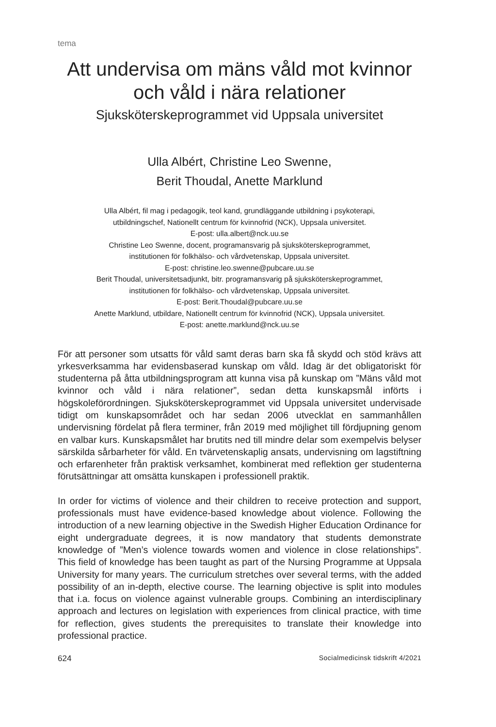tema
Att undervisa om mäns våld mot kvinnor
och våld i nära relationer
Sjuksköterskeprogrammet vid Uppsala universitet
Ulla Albért, Christine Leo Swenne,
Berit Thoudal, Anette Marklund
Ulla Albért, fil mag i pedagogik, teol kand, grundläggande utbildning i psykoterapi,
utbildningschef, Nationellt centrum för kvinnofrid (NCK), Uppsala universitet.
E-post: ulla.albert@nck.uu.se
Christine Leo Swenne, docent, programansvarig på sjuksköterskeprogrammet,
institutionen för folkhälso- och vårdvetenskap, Uppsala universitet.
E-post: christine.leo.swenne@pubcare.uu.se
Berit Thoudal, universitetsadjunkt, bitr. programansvarig på sjuksköterskeprogrammet,
institutionen för folkhälso- och vårdvetenskap, Uppsala universitet.
E-post: Berit.Thoudal@pubcare.uu.se
Anette Marklund, utbildare, Nationellt centrum för kvinnofrid (NCK), Uppsala universitet.
E-post: anette.marklund@nck.uu.se
För att personer som utsatts för våld samt deras barn ska få skydd och stöd krävs att yrkesverksamma har evidensbaserad kunskap om våld. Idag är det obligatoriskt för studenterna på åtta utbildningsprogram att kunna visa på kunskap om ”Mäns våld mot kvinnor och våld i nära relationer”, sedan detta kunskapsmål införts i högskoleförordningen. Sjuksköterskeprogrammet vid Uppsala universitet undervisade tidigt om kunskapsområdet och har sedan 2006 utvecklat en sammanhållen undervisning fördelat på flera terminer, från 2019 med möjlighet till fördjupning genom en valbar kurs. Kunskaps­målet har brutits ned till mindre delar som exempelvis belyser särskilda sår­barheter för våld. En tvärvetenskaplig ansats, undervisning om lagstiftning och erfarenheter från praktisk verksamhet, kombinerat med reflektion ger studenterna förutsättningar att omsätta kunskapen i professionell praktik.
In order for victims of violence and their children to receive protection and support, professionals must have evidence-based knowledge about violen­ce. Following the introduction of a new learning objective in the Swedish Higher Education Ordinance for eight undergraduate degrees, it is now man­datory that students demonstrate knowledge of ”Men’s violence towards wo­men and violence in close relationships”. This field of knowledge has been taught as part of the Nursing Programme at Uppsala University for many years. The curriculum stretches over several terms, with the added possi­bility of an in-depth, elective course. The learning objective is split into mo­dules that i.a. focus on violence against vulnerable groups. Combining an interdisciplinary approach and lectures on legislation with experiences from clinical practice, with time for reflection, gives students the prerequisites to translate their knowledge into professional practice.
624 Socialmedicinsk tidskrift 4/2021